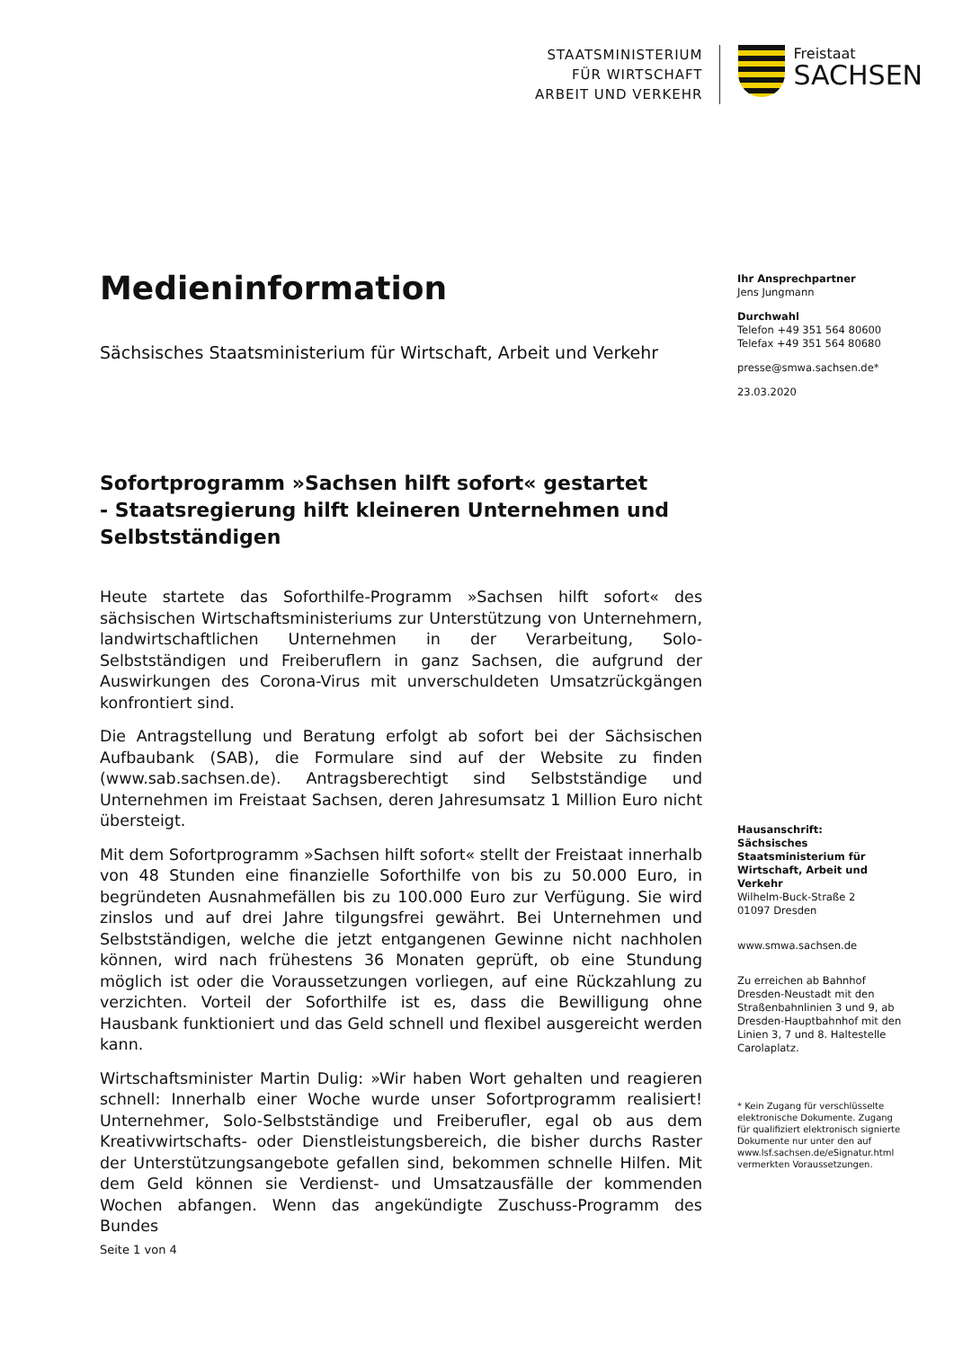STAATSMINISTERIUM
FÜR WIRTSCHAFT
ARBEIT UND VERKEHR
Freistaat
SACHSEN
Medieninformation
Sächsisches Staatsministerium für Wirtschaft, Arbeit und Verkehr
Sofortprogramm »Sachsen hilft sofort« gestartet
- Staatsregierung hilft kleineren Unternehmen und Selbstständigen
Heute startete das Soforthilfe-Programm »Sachsen hilft sofort« des sächsischen Wirtschaftsministeriums zur Unterstützung von Unternehmern, landwirtschaftlichen Unternehmen in der Verarbeitung, Solo-Selbstständigen und Freiberuflern in ganz Sachsen, die aufgrund der Auswirkungen des Corona-Virus mit unverschuldeten Umsatzrückgängen konfrontiert sind.
Die Antragstellung und Beratung erfolgt ab sofort bei der Sächsischen Aufbaubank (SAB), die Formulare sind auf der Website zu finden (www.sab.sachsen.de). Antragsberechtigt sind Selbstständige und Unternehmen im Freistaat Sachsen, deren Jahresumsatz 1 Million Euro nicht übersteigt.
Mit dem Sofortprogramm »Sachsen hilft sofort« stellt der Freistaat innerhalb von 48 Stunden eine finanzielle Soforthilfe von bis zu 50.000 Euro, in begründeten Ausnahmefällen bis zu 100.000 Euro zur Verfügung. Sie wird zinslos und auf drei Jahre tilgungsfrei gewährt. Bei Unternehmen und Selbstständigen, welche die jetzt entgangenen Gewinne nicht nachholen können, wird nach frühestens 36 Monaten geprüft, ob eine Stundung möglich ist oder die Voraussetzungen vorliegen, auf eine Rückzahlung zu verzichten. Vorteil der Soforthilfe ist es, dass die Bewilligung ohne Hausbank funktioniert und das Geld schnell und flexibel ausgereicht werden kann.
Wirtschaftsminister Martin Dulig: »Wir haben Wort gehalten und reagieren schnell: Innerhalb einer Woche wurde unser Sofortprogramm realisiert! Unternehmer, Solo-Selbstständige und Freiberufler, egal ob aus dem Kreativwirtschafts- oder Dienstleistungsbereich, die bisher durchs Raster der Unterstützungsangebote gefallen sind, bekommen schnelle Hilfen. Mit dem Geld können sie Verdienst- und Umsatzausfälle der kommenden Wochen abfangen. Wenn das angekündigte Zuschuss-Programm des Bundes
Ihr Ansprechpartner
Jens Jungmann
Durchwahl
Telefon +49 351 564 80600
Telefax +49 351 564 80680
presse@smwa.sachsen.de*
23.03.2020
Hausanschrift:
Sächsisches Staatsministerium für Wirtschaft, Arbeit und Verkehr
Wilhelm-Buck-Straße 2
01097 Dresden
www.smwa.sachsen.de
Zu erreichen ab Bahnhof Dresden-Neustadt mit den Straßenbahnlinien 3 und 9, ab Dresden-Hauptbahnhof mit den Linien 3, 7 und 8. Haltestelle Carolaplatz.
* Kein Zugang für verschlüsselte elektronische Dokumente. Zugang für qualifiziert elektronisch signierte Dokumente nur unter den auf www.lsf.sachsen.de/eSignatur.html vermerkten Voraussetzungen.
Seite 1 von 4